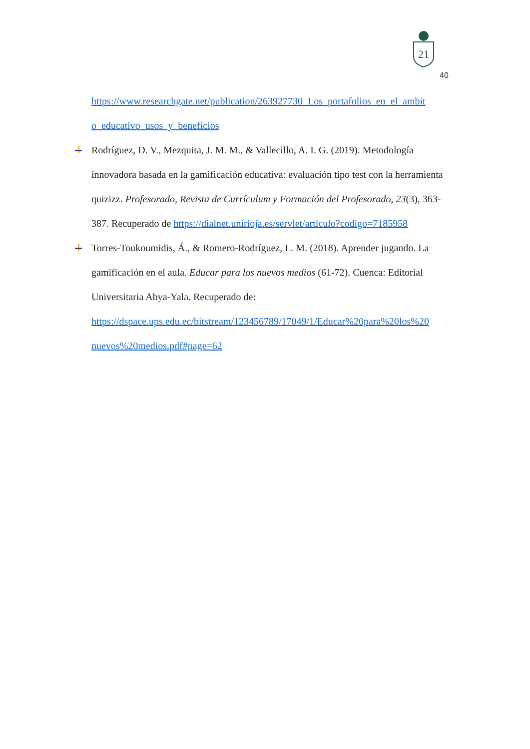21
40
https://www.researchgate.net/publication/263927730_Los_portafolios_en_el_ambit o_educativo_usos_y_beneficios
Rodríguez, D. V., Mezquita, J. M. M., & Vallecillo, A. I. G. (2019). Metodología innovadora basada en la gamificación educativa: evaluación tipo test con la herramienta quizizz. Profesorado, Revista de Currículum y Formación del Profesorado, 23(3), 363-387. Recuperado de https://dialnet.unirioja.es/servlet/articulo?codigo=7185958
Torres-Toukoumidis, Á., & Romero-Rodríguez, L. M. (2018). Aprender jugando. La gamificación en el aula. Educar para los nuevos medios (61-72). Cuenca: Editorial Universitaria Abya-Yala. Recuperado de: https://dspace.ups.edu.ec/bitstream/123456789/17049/1/Educar%20para%20los%20 nuevos%20medios.pdf#page=62